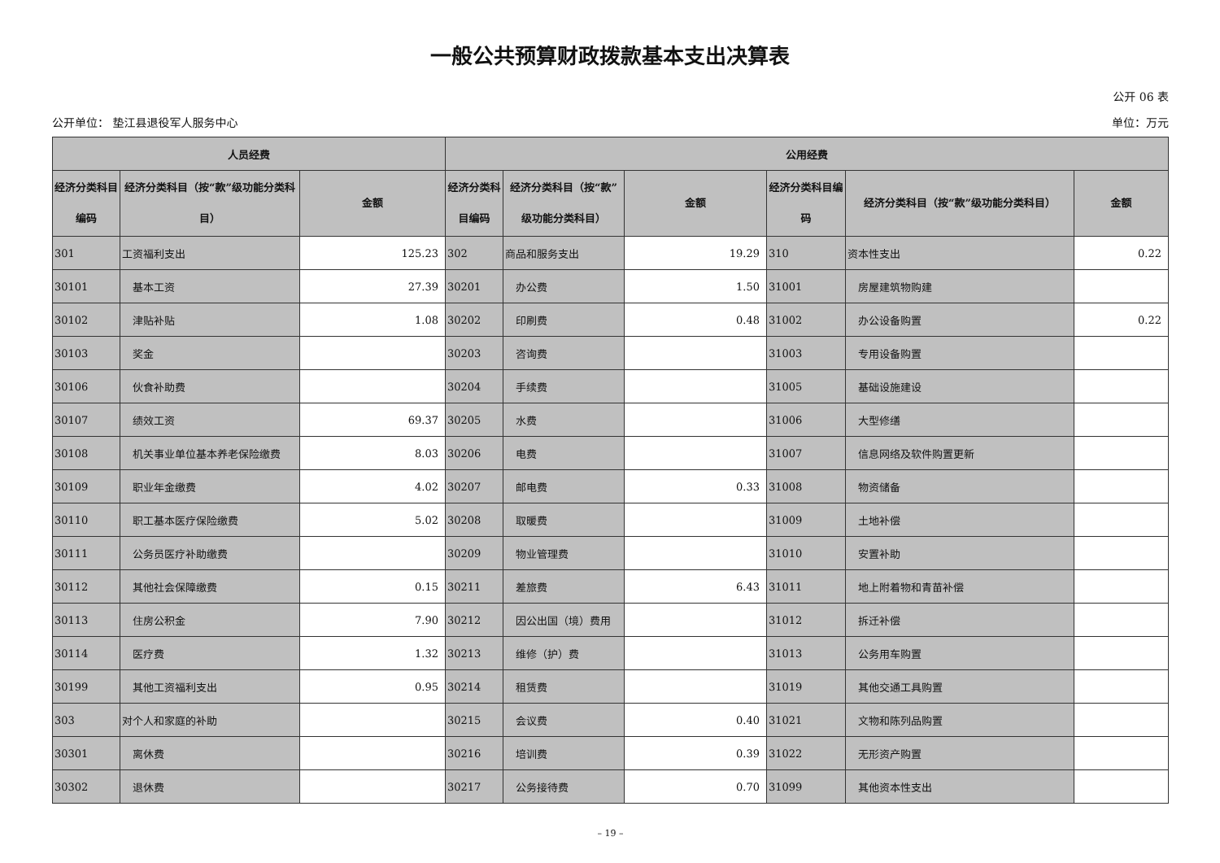一般公共预算财政拨款基本支出决算表
公开 06 表
公开单位： 垫江县退役军人服务中心 单位：万元
| 人员经费 | | | 公用经费 | | | | | |
| --- | --- | --- | --- | --- | --- | --- | --- | --- |
| 经济分类科目编码 | 经济分类科目（按“款”级功能分类科目） | 金额 | 经济分类科目编码 | 经济分类科目（按“款”级功能分类科目） | 金额 | 经济分类科目编码 | 经济分类科目（按“款”级功能分类科目） | 金额 |
| 301 | 工资福利支出 | 125.23 | 302 | 商品和服务支出 | 19.29 | 310 | 资本性支出 | 0.22 |
| 30101 | 基本工资 | 27.39 | 30201 | 办公费 | 1.50 | 31001 | 房屋建筑物购建 | |
| 30102 | 津贴补贴 | 1.08 | 30202 | 印刷费 | 0.48 | 31002 | 办公设备购置 | 0.22 |
| 30103 | 奖金 | | 30203 | 咨询费 | | 31003 | 专用设备购置 | |
| 30106 | 伙食补助费 | | 30204 | 手续费 | | 31005 | 基础设施建设 | |
| 30107 | 绩效工资 | 69.37 | 30205 | 水费 | | 31006 | 大型修缮 | |
| 30108 | 机关事业单位基本养老保险缴费 | 8.03 | 30206 | 电费 | | 31007 | 信息网络及软件购置更新 | |
| 30109 | 职业年金缴费 | 4.02 | 30207 | 邮电费 | 0.33 | 31008 | 物资储备 | |
| 30110 | 职工基本医疗保险缴费 | 5.02 | 30208 | 取暖费 | | 31009 | 土地补偿 | |
| 30111 | 公务员医疗补助缴费 | | 30209 | 物业管理费 | | 31010 | 安置补助 | |
| 30112 | 其他社会保障缴费 | 0.15 | 30211 | 差旅费 | 6.43 | 31011 | 地上附着物和青苗补偿 | |
| 30113 | 住房公积金 | 7.90 | 30212 | 因公出国（境）费用 | | 31012 | 拆迁补偿 | |
| 30114 | 医疗费 | 1.32 | 30213 | 维修（护）费 | | 31013 | 公务用车购置 | |
| 30199 | 其他工资福利支出 | 0.95 | 30214 | 租赁费 | | 31019 | 其他交通工具购置 | |
| 303 | 对个人和家庭的补助 | | 30215 | 会议费 | 0.40 | 31021 | 文物和陈列品购置 | |
| 30301 | 离休费 | | 30216 | 培训费 | 0.39 | 31022 | 无形资产购置 | |
| 30302 | 退休费 | | 30217 | 公务接待费 | 0.70 | 31099 | 其他资本性支出 | |
– 19 –